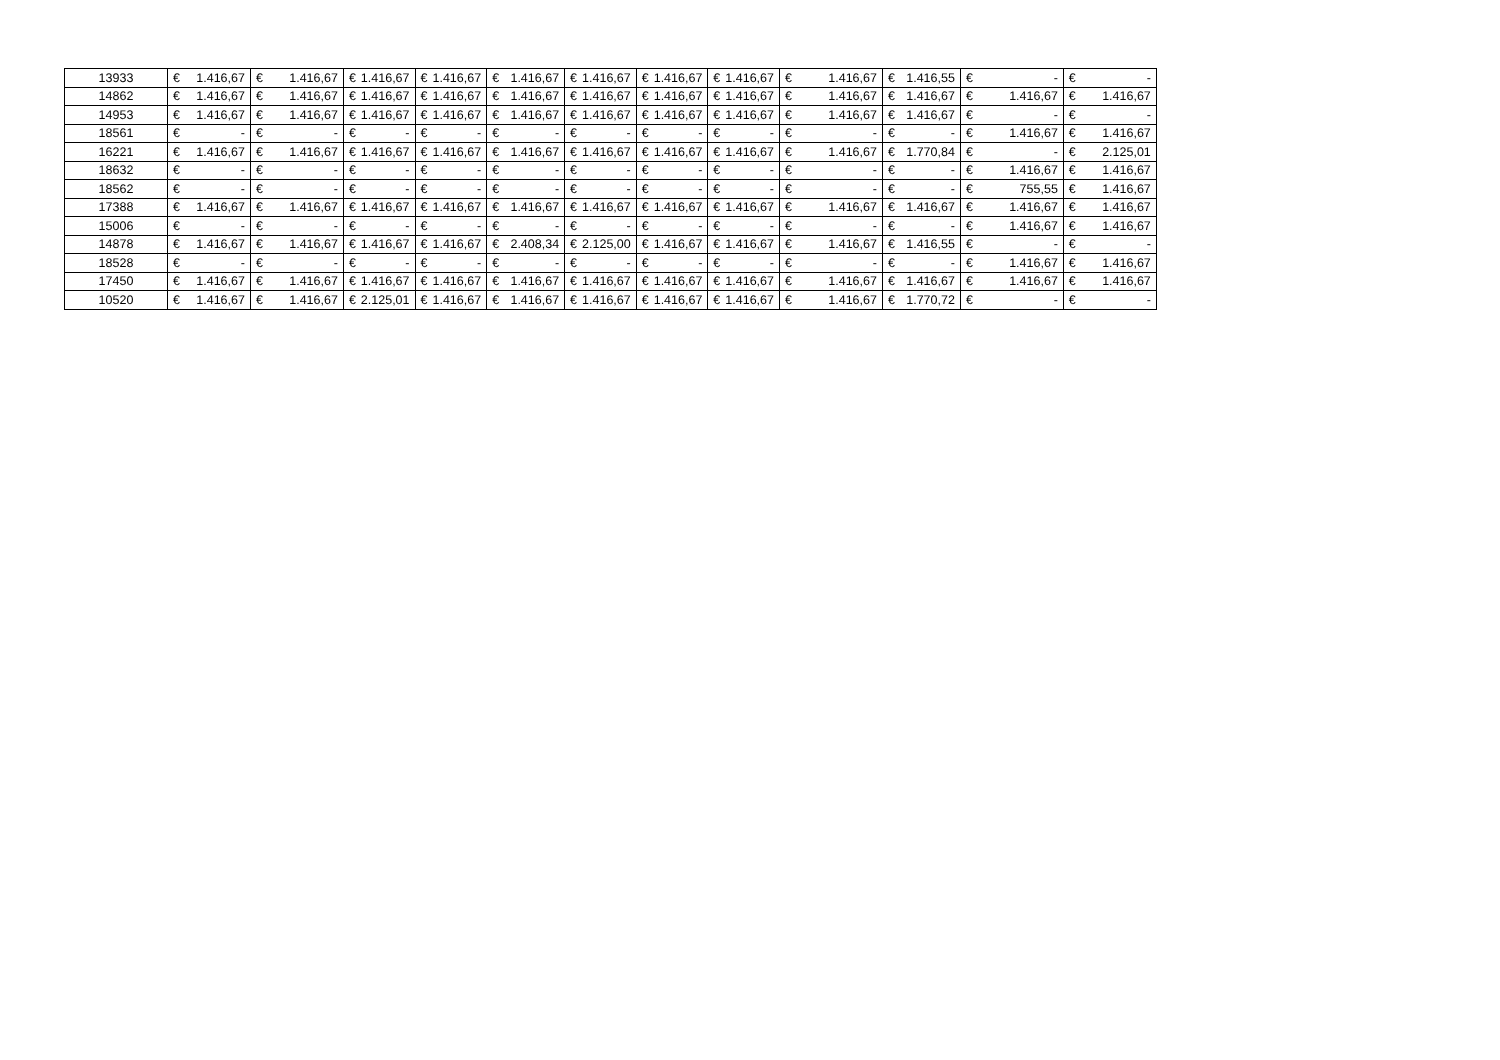| 13933 | € | 1.416,67 | € | 1.416,67 | € | 1.416,67 | € | 1.416,67 | € | 1.416,67 | € | 1.416,67 | € | 1.416,67 | € | 1.416,67 | € | 1.416,67 | € | 1.416,55 | € | - | € | - |
| 14862 | € | 1.416,67 | € | 1.416,67 | € | 1.416,67 | € | 1.416,67 | € | 1.416,67 | € | 1.416,67 | € | 1.416,67 | € | 1.416,67 | € | 1.416,67 | € | 1.416,67 | € | 1.416,67 | € | 1.416,67 |
| 14953 | € | 1.416,67 | € | 1.416,67 | € | 1.416,67 | € | 1.416,67 | € | 1.416,67 | € | 1.416,67 | € | 1.416,67 | € | 1.416,67 | € | 1.416,67 | € | 1.416,67 | € | - | € | - |
| 18561 | € | - | € | - | € | - | € | - | € | - | € | - | € | - | € | - | € | - | € | - | € | 1.416,67 | € | 1.416,67 |
| 16221 | € | 1.416,67 | € | 1.416,67 | € | 1.416,67 | € | 1.416,67 | € | 1.416,67 | € | 1.416,67 | € | 1.416,67 | € | 1.416,67 | € | 1.416,67 | € | 1.770,84 | € | - | € | 2.125,01 |
| 18632 | € | - | € | - | € | - | € | - | € | - | € | - | € | - | € | - | € | - | € | - | € | 1.416,67 | € | 1.416,67 |
| 18562 | € | - | € | - | € | - | € | - | € | - | € | - | € | - | € | - | € | - | € | - | € | 755,55 | € | 1.416,67 |
| 17388 | € | 1.416,67 | € | 1.416,67 | € | 1.416,67 | € | 1.416,67 | € | 1.416,67 | € | 1.416,67 | € | 1.416,67 | € | 1.416,67 | € | 1.416,67 | € | 1.416,67 | € | 1.416,67 | € | 1.416,67 |
| 15006 | € | - | € | - | € | - | € | - | € | - | € | - | € | - | € | - | € | - | € | - | € | 1.416,67 | € | 1.416,67 |
| 14878 | € | 1.416,67 | € | 1.416,67 | € | 1.416,67 | € | 1.416,67 | € | 2.408,34 | € | 2.125,00 | € | 1.416,67 | € | 1.416,67 | € | 1.416,67 | € | 1.416,55 | € | - | € | - |
| 18528 | € | - | € | - | € | - | € | - | € | - | € | - | € | - | € | - | € | - | € | - | € | 1.416,67 | € | 1.416,67 |
| 17450 | € | 1.416,67 | € | 1.416,67 | € | 1.416,67 | € | 1.416,67 | € | 1.416,67 | € | 1.416,67 | € | 1.416,67 | € | 1.416,67 | € | 1.416,67 | € | 1.416,67 | € | 1.416,67 | € | 1.416,67 |
| 10520 | € | 1.416,67 | € | 1.416,67 | € | 2.125,01 | € | 1.416,67 | € | 1.416,67 | € | 1.416,67 | € | 1.416,67 | € | 1.416,67 | € | 1.416,67 | € | 1.770,72 | € | - | € | - |